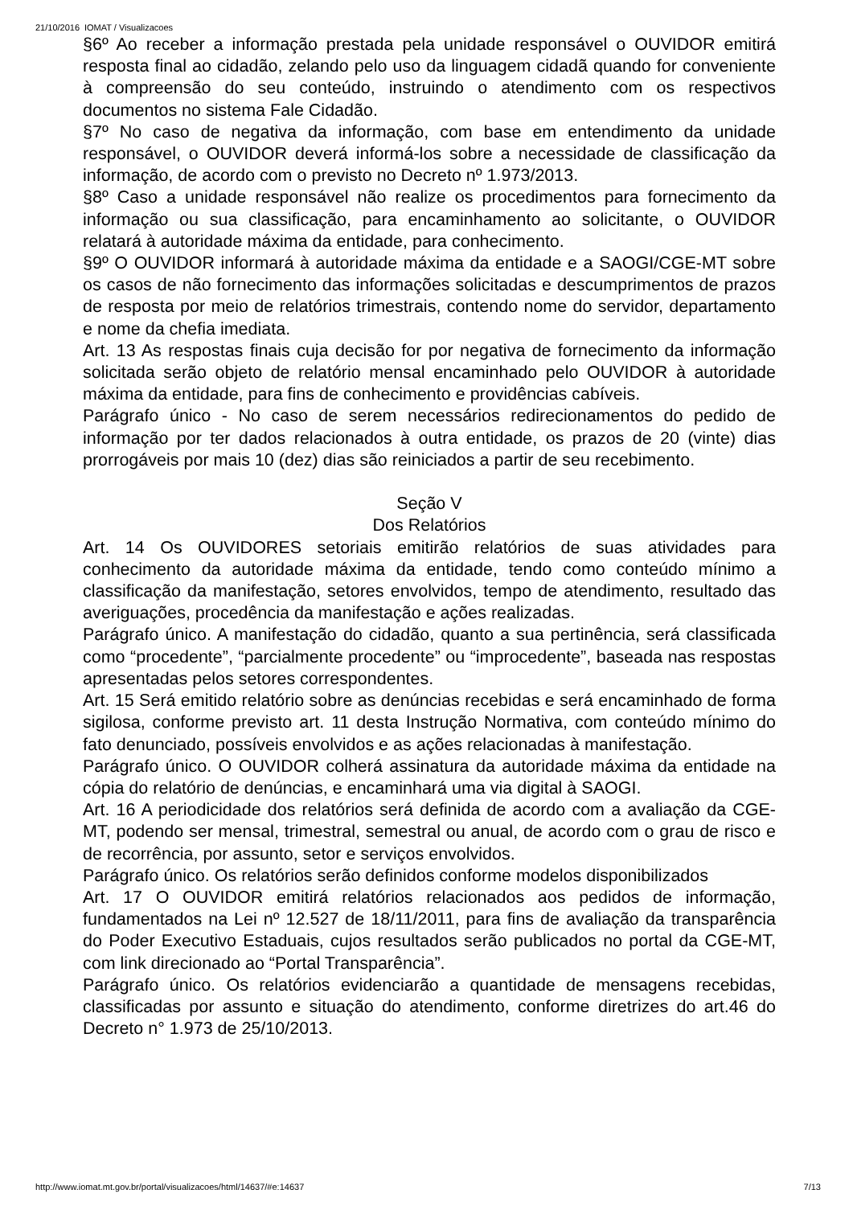21/10/2016 IOMAT / Visualizacoes
§6º Ao receber a informação prestada pela unidade responsável o OUVIDOR emitirá resposta final ao cidadão, zelando pelo uso da linguagem cidadã quando for conveniente à compreensão do seu conteúdo, instruindo o atendimento com os respectivos documentos no sistema Fale Cidadão.
§7º No caso de negativa da informação, com base em entendimento da unidade responsável, o OUVIDOR deverá informá-los sobre a necessidade de classificação da informação, de acordo com o previsto no Decreto nº 1.973/2013.
§8º Caso a unidade responsável não realize os procedimentos para fornecimento da informação ou sua classificação, para encaminhamento ao solicitante, o OUVIDOR relatará à autoridade máxima da entidade, para conhecimento.
§9º O OUVIDOR informará à autoridade máxima da entidade e a SAOGI/CGE-MT sobre os casos de não fornecimento das informações solicitadas e descumprimentos de prazos de resposta por meio de relatórios trimestrais, contendo nome do servidor, departamento e nome da chefia imediata.
Art. 13 As respostas finais cuja decisão for por negativa de fornecimento da informação solicitada serão objeto de relatório mensal encaminhado pelo OUVIDOR à autoridade máxima da entidade, para fins de conhecimento e providências cabíveis.
Parágrafo único - No caso de serem necessários redirecionamentos do pedido de informação por ter dados relacionados à outra entidade, os prazos de 20 (vinte) dias prorrogáveis por mais 10 (dez) dias são reiniciados a partir de seu recebimento.
Seção V
Dos Relatórios
Art. 14 Os OUVIDORES setoriais emitirão relatórios de suas atividades para conhecimento da autoridade máxima da entidade, tendo como conteúdo mínimo a classificação da manifestação, setores envolvidos, tempo de atendimento, resultado das averiguações, procedência da manifestação e ações realizadas.
Parágrafo único. A manifestação do cidadão, quanto a sua pertinência, será classificada como “procedente”, “parcialmente procedente” ou “improcedente”, baseada nas respostas apresentadas pelos setores correspondentes.
Art. 15 Será emitido relatório sobre as denúncias recebidas e será encaminhado de forma sigilosa, conforme previsto art. 11 desta Instrução Normativa, com conteúdo mínimo do fato denunciado, possíveis envolvidos e as ações relacionadas à manifestação.
Parágrafo único. O OUVIDOR colherá assinatura da autoridade máxima da entidade na cópia do relatório de denúncias, e encaminhará uma via digital à SAOGI.
Art. 16 A periodicidade dos relatórios será definida de acordo com a avaliação da CGE-MT, podendo ser mensal, trimestral, semestral ou anual, de acordo com o grau de risco e de recorrência, por assunto, setor e serviços envolvidos.
Parágrafo único. Os relatórios serão definidos conforme modelos disponibilizados
Art. 17 O OUVIDOR emitirá relatórios relacionados aos pedidos de informação, fundamentados na Lei nº 12.527 de 18/11/2011, para fins de avaliação da transparência do Poder Executivo Estaduais, cujos resultados serão publicados no portal da CGE-MT, com link direcionado ao “Portal Transparência”.
Parágrafo único. Os relatórios evidenciarão a quantidade de mensagens recebidas, classificadas por assunto e situação do atendimento, conforme diretrizes do art.46 do Decreto n° 1.973 de 25/10/2013.
http://www.iomat.mt.gov.br/portal/visualizacoes/html/14637/#e:14637 7/13